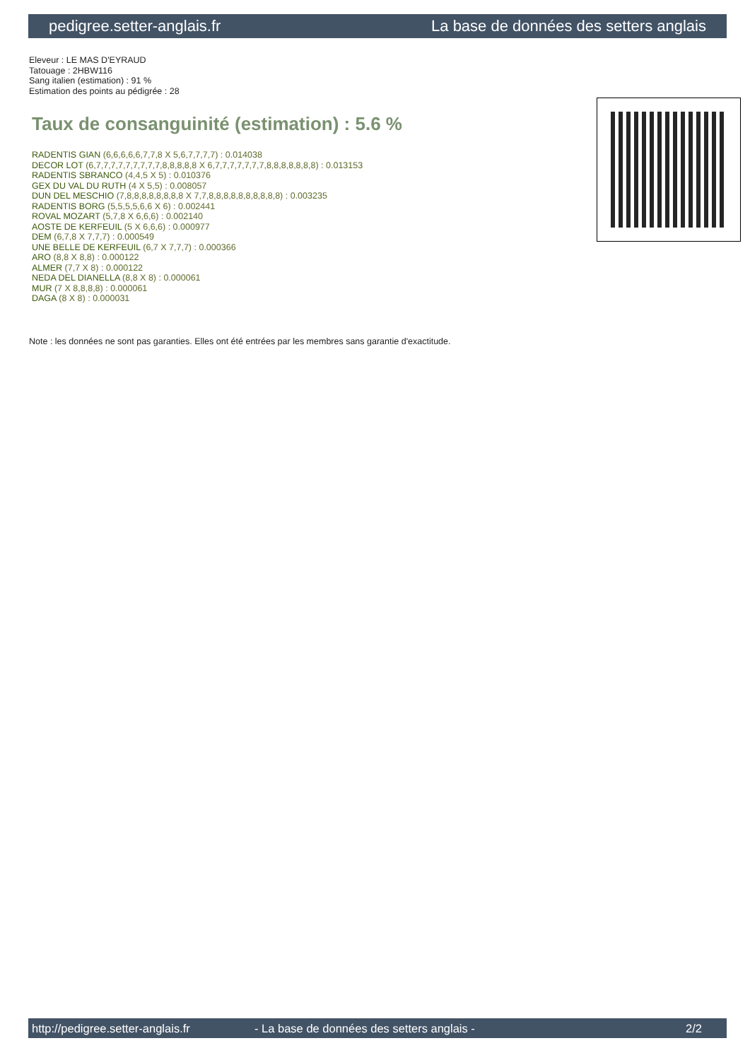pedigree.setter-anglais.fr La base de données des setters anglais
Eleveur : LE MAS D'EYRAUD
Tatouage : 2HBW116
Sang italien (estimation) : 91 %
Estimation des points au pédigrée : 28
Taux de consanguinité (estimation) : 5.6 %
RADENTIS GIAN (6,6,6,6,6,7,7,8 X 5,6,7,7,7,7) : 0.014038
DECOR LOT (6,7,7,7,7,7,7,7,7,7,8,8,8,8,8 X 6,7,7,7,7,7,7,7,8,8,8,8,8,8,8) : 0.013153
RADENTIS SBRANCO (4,4,5 X 5) : 0.010376
GEX DU VAL DU RUTH (4 X 5,5) : 0.008057
DUN DEL MESCHIO (7,8,8,8,8,8,8,8,8 X 7,7,8,8,8,8,8,8,8,8,8,8) : 0.003235
RADENTIS BORG (5,5,5,5,6,6 X 6) : 0.002441
ROVAL MOZART (5,7,8 X 6,6,6) : 0.002140
AOSTE DE KERFEUIL (5 X 6,6,6) : 0.000977
DEM (6,7,8 X 7,7,7) : 0.000549
UNE BELLE DE KERFEUIL (6,7 X 7,7,7) : 0.000366
ARO (8,8 X 8,8) : 0.000122
ALMER (7,7 X 8) : 0.000122
NEDA DEL DIANELLA (8,8 X 8) : 0.000061
MUR (7 X 8,8,8,8) : 0.000061
DAGA (8 X 8) : 0.000031
Note : les données ne sont pas garanties. Elles ont été entrées par les membres sans garantie d'exactitude.
http://pedigree.setter-anglais.fr - La base de données des setters anglais - 2/2